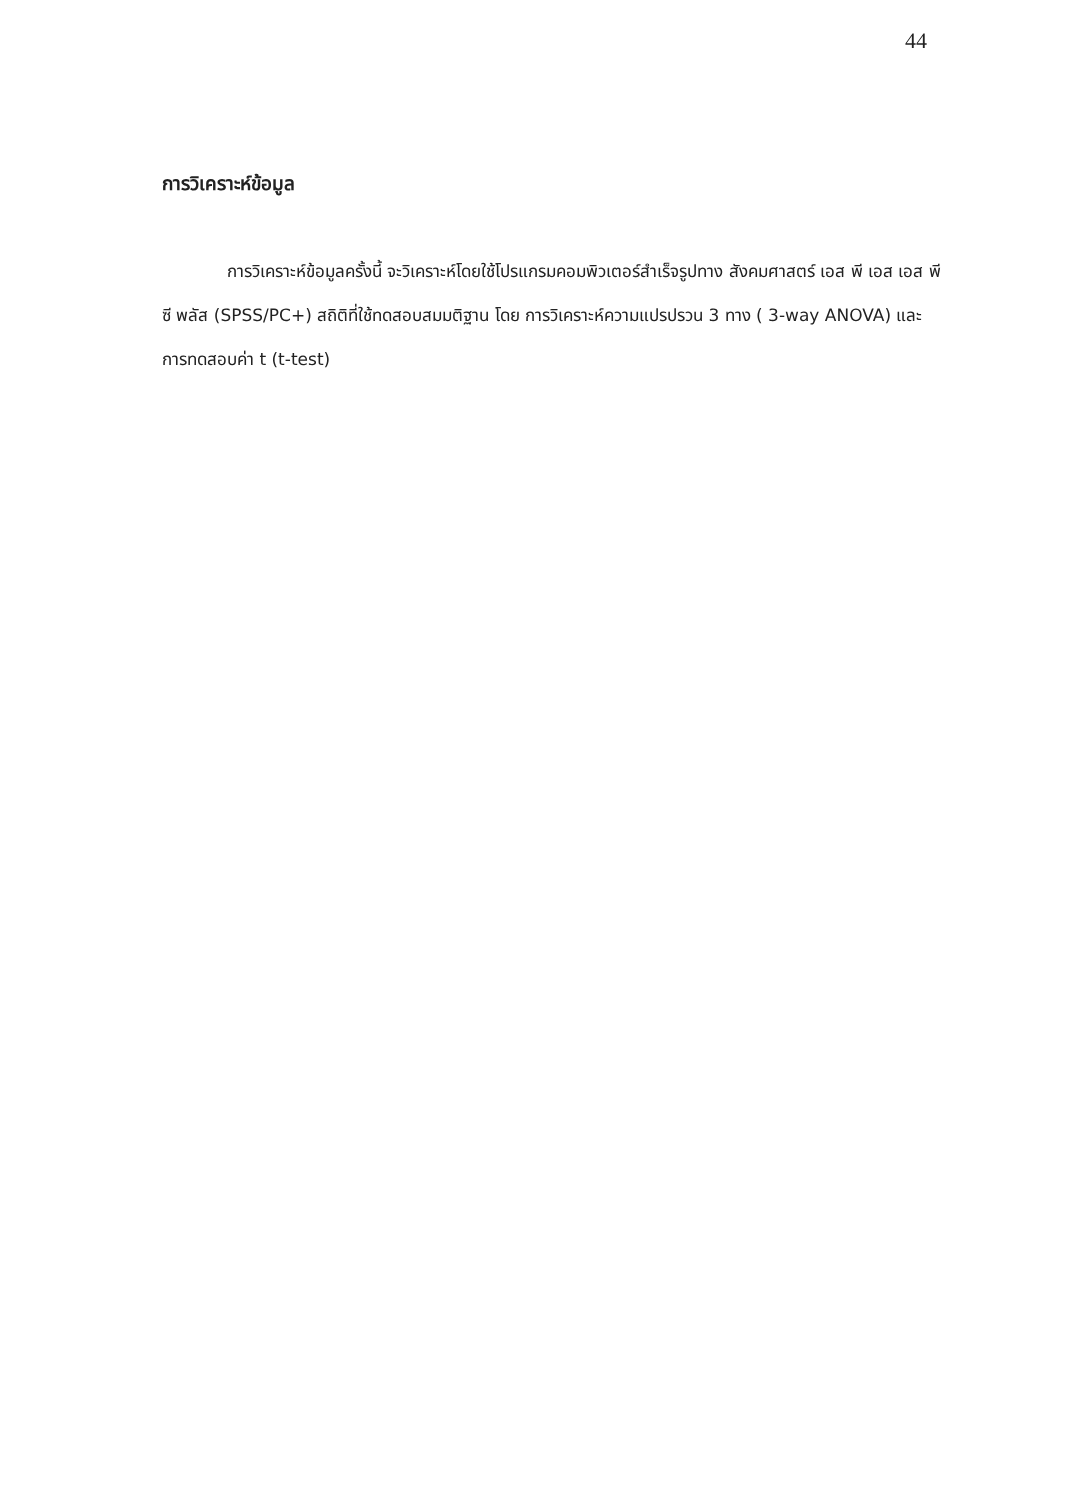44
การวิเคราะห์ข้อมูล
การวิเคราะห์ข้อมูลครั้งนี้ จะวิเคราะห์โดยใช้โปรแกรมคอมพิวเตอร์สำเร็จรูปทาง สังคมศาสตร์ เอส พี เอส เอส พี ซี พลัส (SPSS/PC+) สถิติที่ใช้ทดสอบสมมติฐาน โดย การวิเคราะห์ความแปรปรวน 3 ทาง ( 3-way ANOVA) และการทดสอบค่า t (t-test)